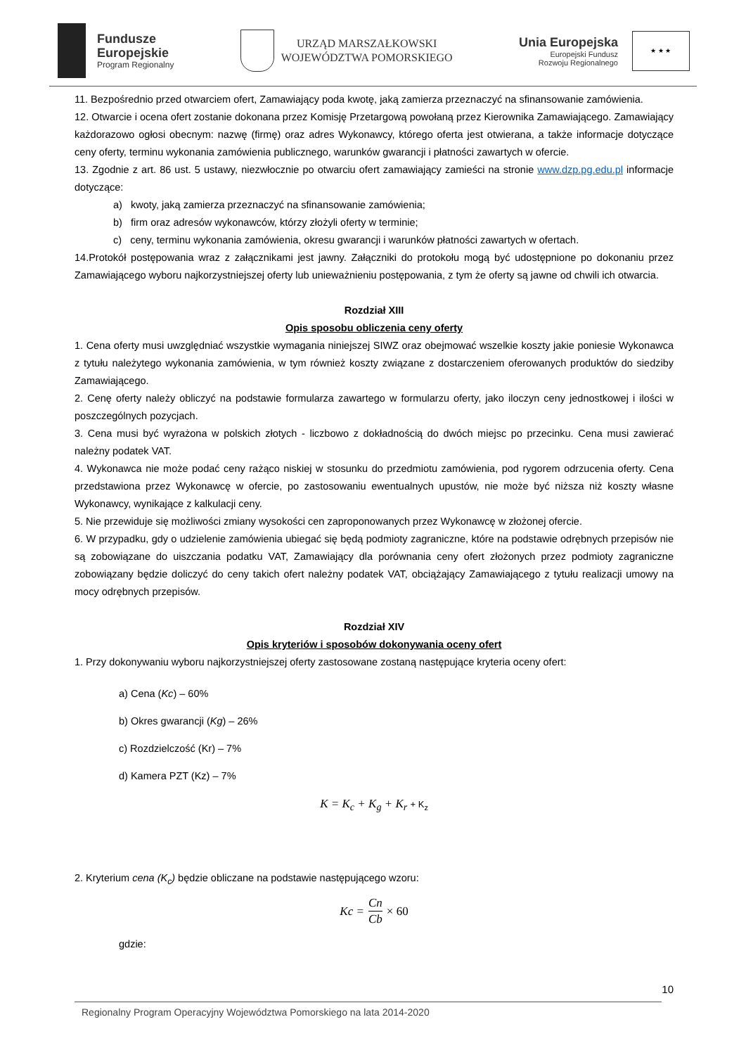Fundusze
Europejskie
Program Regionalny
URZĄD MARSZAŁKOWSKI
WOJEWÓDZTWA POMORSKIEGO
Unia Europejska
Europejski Fundusz
Rozwoju Regionalnego
★ ★ ★
11. Bezpośrednio przed otwarciem ofert, Zamawiający poda kwotę, jaką zamierza przeznaczyć na sfinansowanie zamówienia.
12. Otwarcie i ocena ofert zostanie dokonana przez Komisję Przetargową powołaną przez Kierownika Zamawiającego. Zamawiający każdorazowo ogłosi obecnym: nazwę (firmę) oraz adres Wykonawcy, którego oferta jest otwierana, a także informacje dotyczące ceny oferty, terminu wykonania zamówienia publicznego, warunków gwarancji i płatności zawartych w ofercie.
13. Zgodnie z art. 86 ust. 5 ustawy, niezwłocznie po otwarciu ofert zamawiający zamieści na stronie www.dzp.pg.edu.pl informacje dotyczące:
a) kwoty, jaką zamierza przeznaczyć na sfinansowanie zamówienia;
b) firm oraz adresów wykonawców, którzy złożyli oferty w terminie;
c) ceny, terminu wykonania zamówienia, okresu gwarancji i warunków płatności zawartych w ofertach.
14.Protokół postępowania wraz z załącznikami jest jawny. Załączniki do protokołu mogą być udostępnione po dokonaniu przez Zamawiającego wyboru najkorzystniejszej oferty lub unieważnieniu postępowania, z tym że oferty są jawne od chwili ich otwarcia.
Rozdział XIII
Opis sposobu obliczenia ceny oferty
1. Cena oferty musi uwzględniać wszystkie wymagania niniejszej SIWZ oraz obejmować wszelkie koszty jakie poniesie Wykonawca z tytułu należytego wykonania zamówienia, w tym również koszty związane z dostarczeniem oferowanych produktów do siedziby Zamawiającego.
2. Cenę oferty należy obliczyć na podstawie formularza zawartego w formularzu oferty, jako iloczyn ceny jednostkowej i ilości w poszczególnych pozycjach.
3. Cena musi być wyrażona w polskich złotych - liczbowo z dokładnością do dwóch miejsc po przecinku. Cena musi zawierać należny podatek VAT.
4. Wykonawca nie może podać ceny rażąco niskiej w stosunku do przedmiotu zamówienia, pod rygorem odrzucenia oferty. Cena przedstawiona przez Wykonawcę w ofercie, po zastosowaniu ewentualnych upustów, nie może być niższa niż koszty własne Wykonawcy, wynikające z kalkulacji ceny.
5. Nie przewiduje się możliwości zmiany wysokości cen zaproponowanych przez Wykonawcę w złożonej ofercie.
6. W przypadku, gdy o udzielenie zamówienia ubiegać się będą podmioty zagraniczne, które na podstawie odrębnych przepisów nie są zobowiązane do uiszczania podatku VAT, Zamawiający dla porównania ceny ofert złożonych przez podmioty zagraniczne zobowiązany będzie doliczyć do ceny takich ofert należny podatek VAT, obciążający Zamawiającego z tytułu realizacji umowy na mocy odrębnych przepisów.
Rozdział XIV
Opis kryteriów i sposobów dokonywania oceny ofert
1. Przy dokonywaniu wyboru najkorzystniejszej oferty zastosowane zostaną następujące kryteria oceny ofert:
a) Cena (Kc) – 60%
b) Okres gwarancji (Kg) – 26%
c) Rozdzielczość (Kr) – 7%
d) Kamera PZT (Kz) – 7%
K = K<sub>c</sub> + K<sub>g</sub> + K<sub>r</sub> + K<sub>z</sub>
2. Kryterium cena (K<sub>c</sub>) będzie obliczane na podstawie następującego wzoru:
Kc = Cn Cb × 60
gdzie:
10
Regionalny Program Operacyjny Województwa Pomorskiego na lata 2014-2020